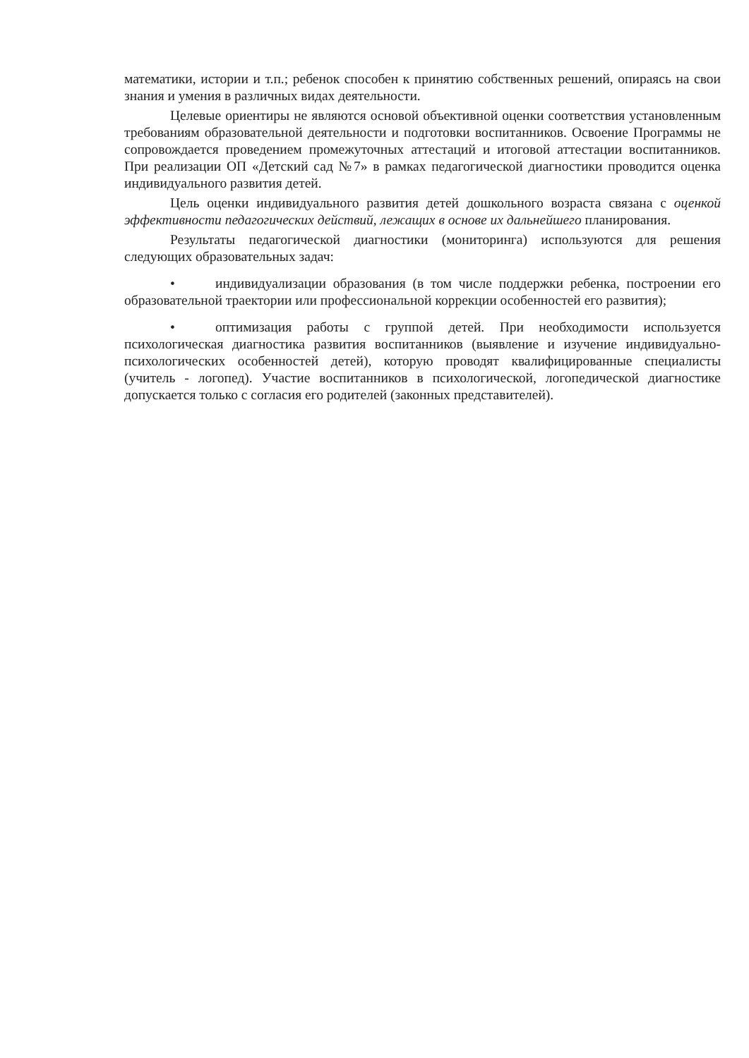математики, истории и т.п.; ребенок способен к принятию собственных решений, опираясь на свои знания и умения в различных видах деятельности.
Целевые ориентиры не являются основой объективной оценки соответствия установленным требованиям образовательной деятельности и подготовки воспитанников. Освоение Программы не сопровождается проведением промежуточных аттестаций и итоговой аттестации воспитанников. При реализации ОП «Детский сад №7» в рамках педагогической диагностики проводится оценка индивидуального развития детей.
Цель оценки индивидуального развития детей дошкольного возраста связана с оценкой эффективности педагогических действий, лежащих в основе их дальнейшего планирования.
Результаты педагогической диагностики (мониторинга) используются для решения следующих образовательных задач:
• индивидуализации образования (в том числе поддержки ребенка, построении его образовательной траектории или профессиональной коррекции особенностей его развития);
• оптимизация работы с группой детей. При необходимости используется психологическая диагностика развития воспитанников (выявление и изучение индивидуально-психологических особенностей детей), которую проводят квалифицированные специалисты (учитель - логопед). Участие воспитанников в психологической, логопедической диагностике допускается только с согласия его родителей (законных представителей).